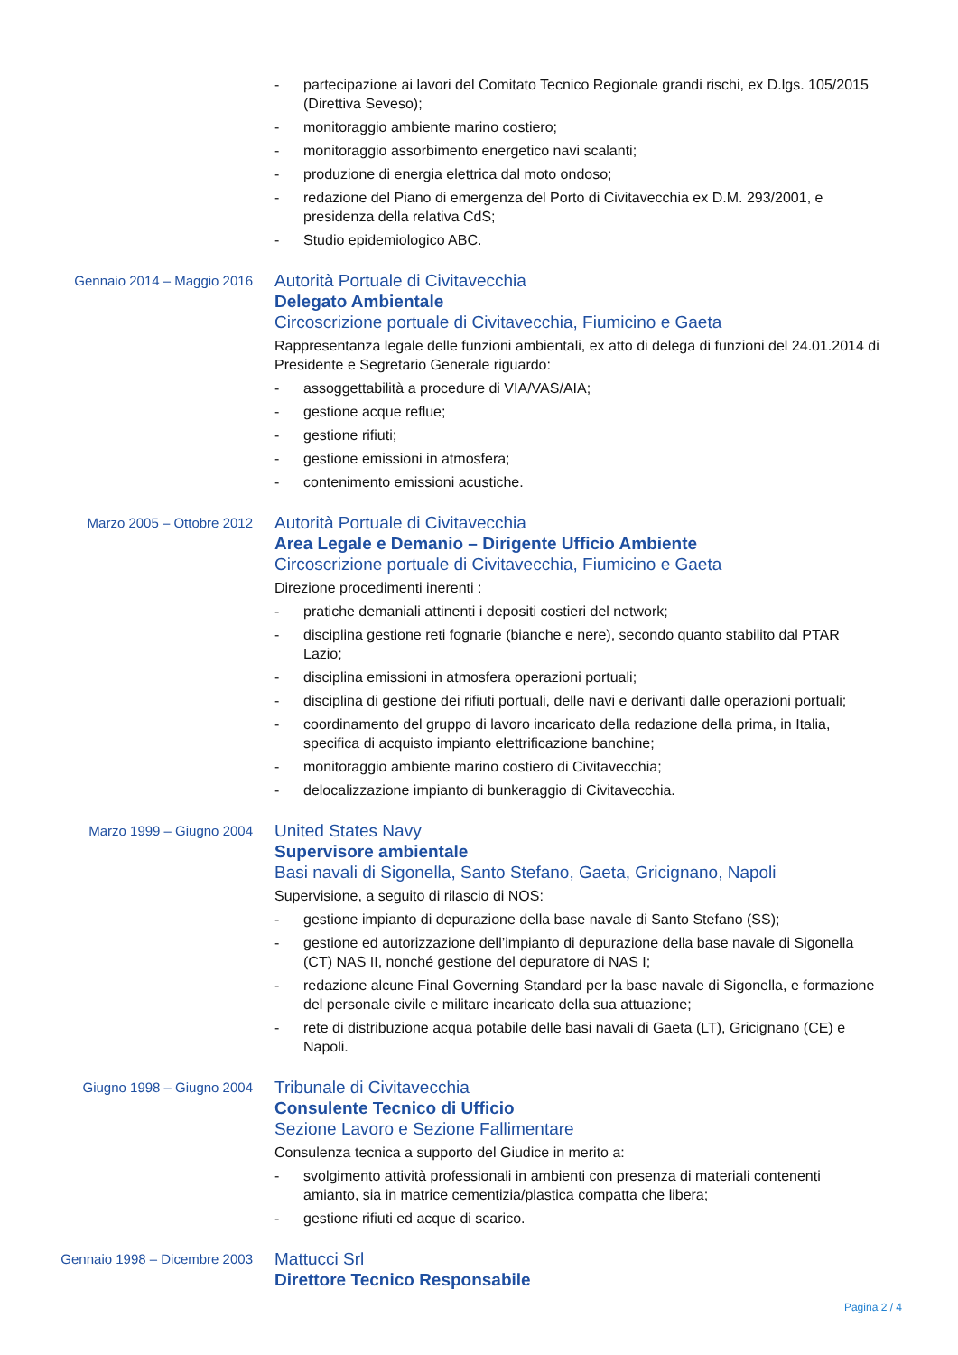- partecipazione ai lavori del Comitato Tecnico Regionale grandi rischi, ex D.lgs. 105/2015 (Direttiva Seveso);
- monitoraggio ambiente marino costiero;
- monitoraggio assorbimento energetico navi scalanti;
- produzione di energia elettrica dal moto ondoso;
- redazione del Piano di emergenza del Porto di Civitavecchia ex D.M. 293/2001, e presidenza della relativa CdS;
- Studio epidemiologico ABC.
Gennaio 2014 – Maggio 2016
Autorità Portuale di Civitavecchia
Delegato Ambientale
Circoscrizione portuale di Civitavecchia, Fiumicino e Gaeta
Rappresentanza legale delle funzioni ambientali, ex atto di delega di funzioni del 24.01.2014 di Presidente e Segretario Generale riguardo:
- assoggettabilità a procedure di VIA/VAS/AIA;
- gestione acque reflue;
- gestione rifiuti;
- gestione emissioni in atmosfera;
- contenimento emissioni acustiche.
Marzo 2005 – Ottobre 2012
Autorità Portuale di Civitavecchia
Area Legale e Demanio – Dirigente Ufficio Ambiente
Circoscrizione portuale di Civitavecchia, Fiumicino e Gaeta
Direzione procedimenti inerenti :
- pratiche demaniali attinenti i depositi costieri del network;
- disciplina gestione reti fognarie (bianche e nere), secondo quanto stabilito dal PTAR Lazio;
- disciplina emissioni in atmosfera operazioni portuali;
- disciplina di gestione dei rifiuti portuali, delle navi e derivanti dalle operazioni portuali;
- coordinamento del gruppo di lavoro incaricato della redazione della prima, in Italia, specifica di acquisto impianto elettrificazione banchine;
- monitoraggio ambiente marino costiero di Civitavecchia;
- delocalizzazione impianto di bunkeraggio di Civitavecchia.
Marzo 1999 – Giugno 2004
United States Navy
Supervisore ambientale
Basi navali di Sigonella, Santo Stefano, Gaeta, Gricignano, Napoli
Supervisione, a seguito di rilascio di NOS:
- gestione impianto di depurazione della base navale di Santo Stefano (SS);
- gestione ed autorizzazione dell’impianto di depurazione della base navale di Sigonella (CT) NAS II, nonché gestione del depuratore di NAS I;
- redazione alcune Final Governing Standard per la base navale di Sigonella, e formazione del personale civile e militare incaricato della sua attuazione;
- rete di distribuzione acqua potabile delle basi navali di Gaeta (LT), Gricignano (CE) e Napoli.
Giugno 1998 – Giugno 2004
Tribunale di Civitavecchia
Consulente Tecnico di Ufficio
Sezione Lavoro e Sezione Fallimentare
Consulenza tecnica a supporto del Giudice in merito a:
- svolgimento attività professionali in ambienti con presenza di materiali contenenti amianto, sia in matrice cementizia/plastica compatta che libera;
- gestione rifiuti ed acque di scarico.
Gennaio 1998 – Dicembre 2003
Mattucci Srl
Direttore Tecnico Responsabile
Pagina 2 / 4